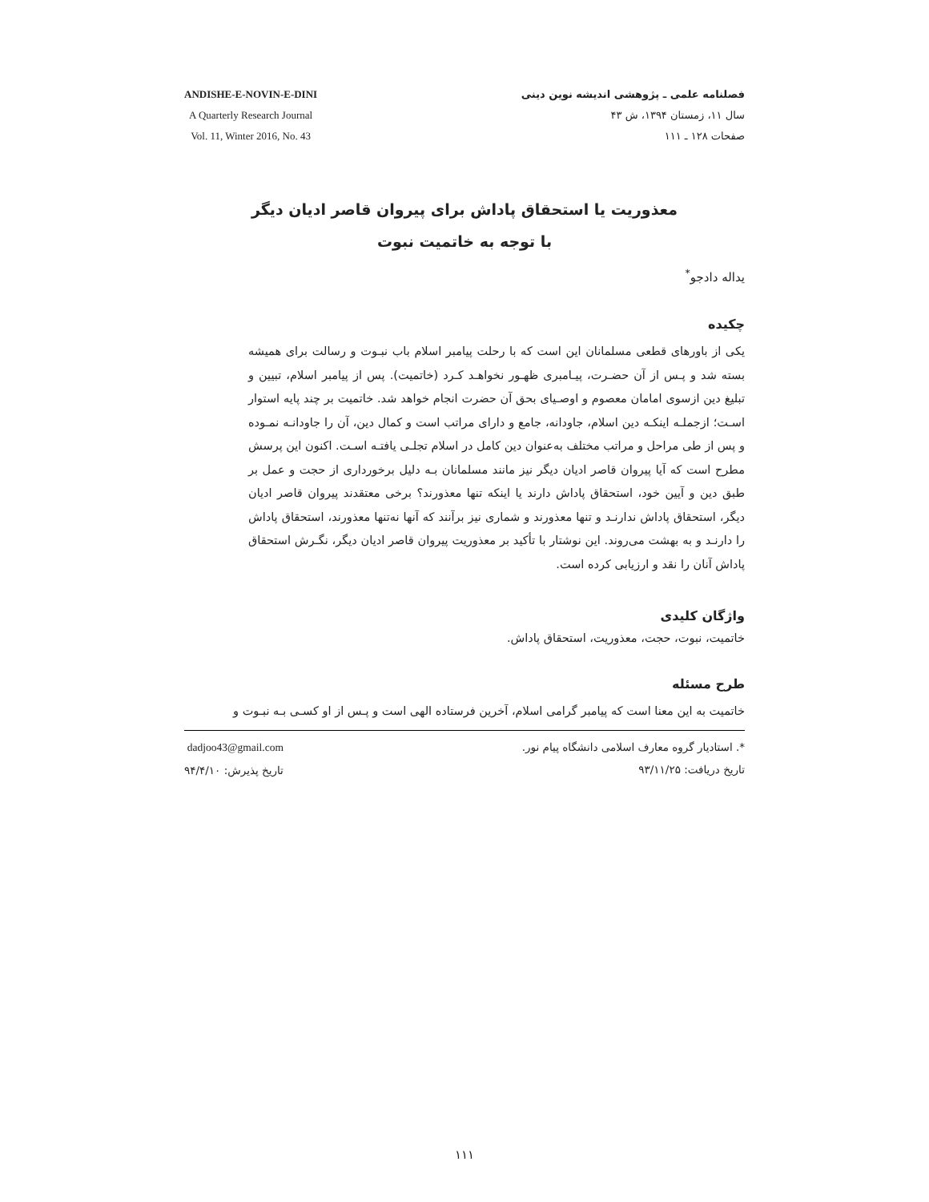فصلنامه علمی ـ پژوهشی اندیشه نوین دینی
سال ۱۱، زمستان ۱۳۹۴، ش ۴۳
صفحات ۱۲۸ ـ ۱۱۱
ANDISHE-E-NOVIN-E-DINI
A Quarterly Research Journal
Vol. 11, Winter 2016, No. 43
معذوریت یا استحقاق پاداش برای پیروان قاصر ادیان دیگر
با توجه به خاتمیت نبوت
یداله دادجو<sup>*</sup>
چکیده
یکی از باورهای قطعی مسلمانان این است که با رحلت پیامبر اسلام باب نبـوت و رسالت برای همیشه بسته شد و پـس از آن حضـرت، پیـامبری ظهـور نخواهـد کـرد (خاتمیت). پس از پیامبر اسلام، تبیین و تبلیغ دین ازسوی امامان معصوم و اوصـیای بحق آن حضرت انجام خواهد شد. خاتمیت بر چند پایه استوار اسـت؛ ازجملـه اینکـه دین اسلام، جاودانه، جامع و دارای مراتب است و کمال دین، آن را جاودانـه نمـوده و پس از طی مراحل و مراتب مختلف به‌عنوان دین کامل در اسلام تجلـی یافتـه اسـت. اکنون این پرسش مطرح است که آیا پیروان قاصر ادیان دیگر نیز مانند مسلمانان بـه دلیل برخورداری از حجت و عمل بر طبق دین و آیین خود، استحقاق پاداش دارند یا اینکه تنها معذورند؟ برخی معتقدند پیروان قاصر ادیان دیگر، استحقاق پاداش ندارنـد و تنها معذورند و شماری نیز برآنند که آنها نه‌تنها معذورند، استحقاق پاداش را دارنـد و به بهشت می‌روند. این نوشتار با تأکید بر معذوریت پیروان قاصر ادیان دیگر، نگـرش استحقاق پاداش آنان را نقد و ارزیابی کرده است.
واژگان کلیدی
خاتمیت، نبوت، حجت، معذوریت، استحقاق پاداش.
طرح مسئله
خاتمیت به این معنا است که پیامبر گرامی اسلام، آخرین فرستاده الهی است و پـس از او کسـی بـه نبـوت و
*. استادیار گروه معارف اسلامی دانشگاه پیام نور.
تاریخ دریافت: ۹۳/۱۱/۲۵
dadjoo43@gmail.com
تاریخ پذیرش: ۹۴/۴/۱۰
۱۱۱